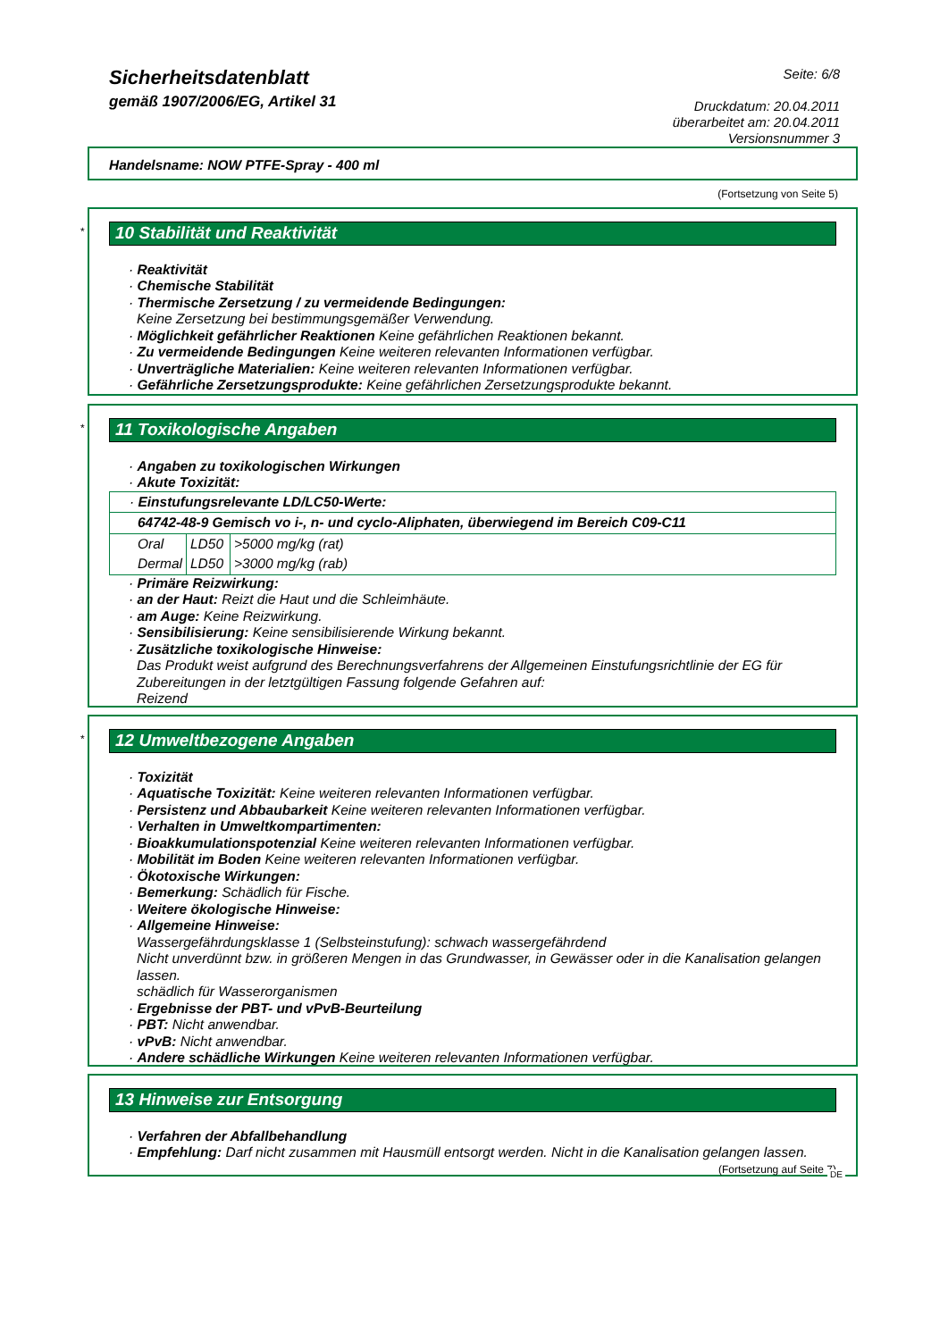Sicherheitsdatenblatt
gemäß 1907/2006/EG, Artikel 31
Seite: 6/8
Druckdatum: 20.04.2011
überarbeitet am: 20.04.2011
Versionsnummer 3
Handelsname: NOW PTFE-Spray - 400 ml
(Fortsetzung von Seite 5)
*
10 Stabilität und Reaktivität
· Reaktivität
· Chemische Stabilität
· Thermische Zersetzung / zu vermeidende Bedingungen:
Keine Zersetzung bei bestimmungsgemäßer Verwendung.
· Möglichkeit gefährlicher Reaktionen Keine gefährlichen Reaktionen bekannt.
· Zu vermeidende Bedingungen Keine weiteren relevanten Informationen verfügbar.
· Unverträgliche Materialien: Keine weiteren relevanten Informationen verfügbar.
· Gefährliche Zersetzungsprodukte: Keine gefährlichen Zersetzungsprodukte bekannt.
*
11 Toxikologische Angaben
· Angaben zu toxikologischen Wirkungen
· Akute Toxizität:
| · Einstufungsrelevante LD/LC50-Werte: | | |
| 64742-48-9 Gemisch vo i-, n- und cyclo-Aliphaten, überwiegend im Bereich C09-C11 | | |
| Oral | LD50 | >5000 mg/kg (rat) |
| Dermal | LD50 | >3000 mg/kg (rab) |
· Primäre Reizwirkung:
· an der Haut: Reizt die Haut und die Schleimhäute.
· am Auge: Keine Reizwirkung.
· Sensibilisierung: Keine sensibilisierende Wirkung bekannt.
· Zusätzliche toxikologische Hinweise:
Das Produkt weist aufgrund des Berechnungsverfahrens der Allgemeinen Einstufungsrichtlinie der EG für Zubereitungen in der letztgültigen Fassung folgende Gefahren auf:
Reizend
*
12 Umweltbezogene Angaben
· Toxizität
· Aquatische Toxizität: Keine weiteren relevanten Informationen verfügbar.
· Persistenz und Abbaubarkeit Keine weiteren relevanten Informationen verfügbar.
· Verhalten in Umweltkompartimenten:
· Bioakkumulationspotenzial Keine weiteren relevanten Informationen verfügbar.
· Mobilität im Boden Keine weiteren relevanten Informationen verfügbar.
· Ökotoxische Wirkungen:
· Bemerkung: Schädlich für Fische.
· Weitere ökologische Hinweise:
· Allgemeine Hinweise:
Wassergefährdungsklasse 1 (Selbsteinstufung): schwach wassergefährdend
Nicht unverdünnt bzw. in größeren Mengen in das Grundwasser, in Gewässer oder in die Kanalisation gelangen lassen.
schädlich für Wasserorganismen
· Ergebnisse der PBT- und vPvB-Beurteilung
· PBT: Nicht anwendbar.
· vPvB: Nicht anwendbar.
· Andere schädliche Wirkungen Keine weiteren relevanten Informationen verfügbar.
13 Hinweise zur Entsorgung
· Verfahren der Abfallbehandlung
· Empfehlung: Darf nicht zusammen mit Hausmüll entsorgt werden. Nicht in die Kanalisation gelangen lassen.
(Fortsetzung auf Seite 7)
DE